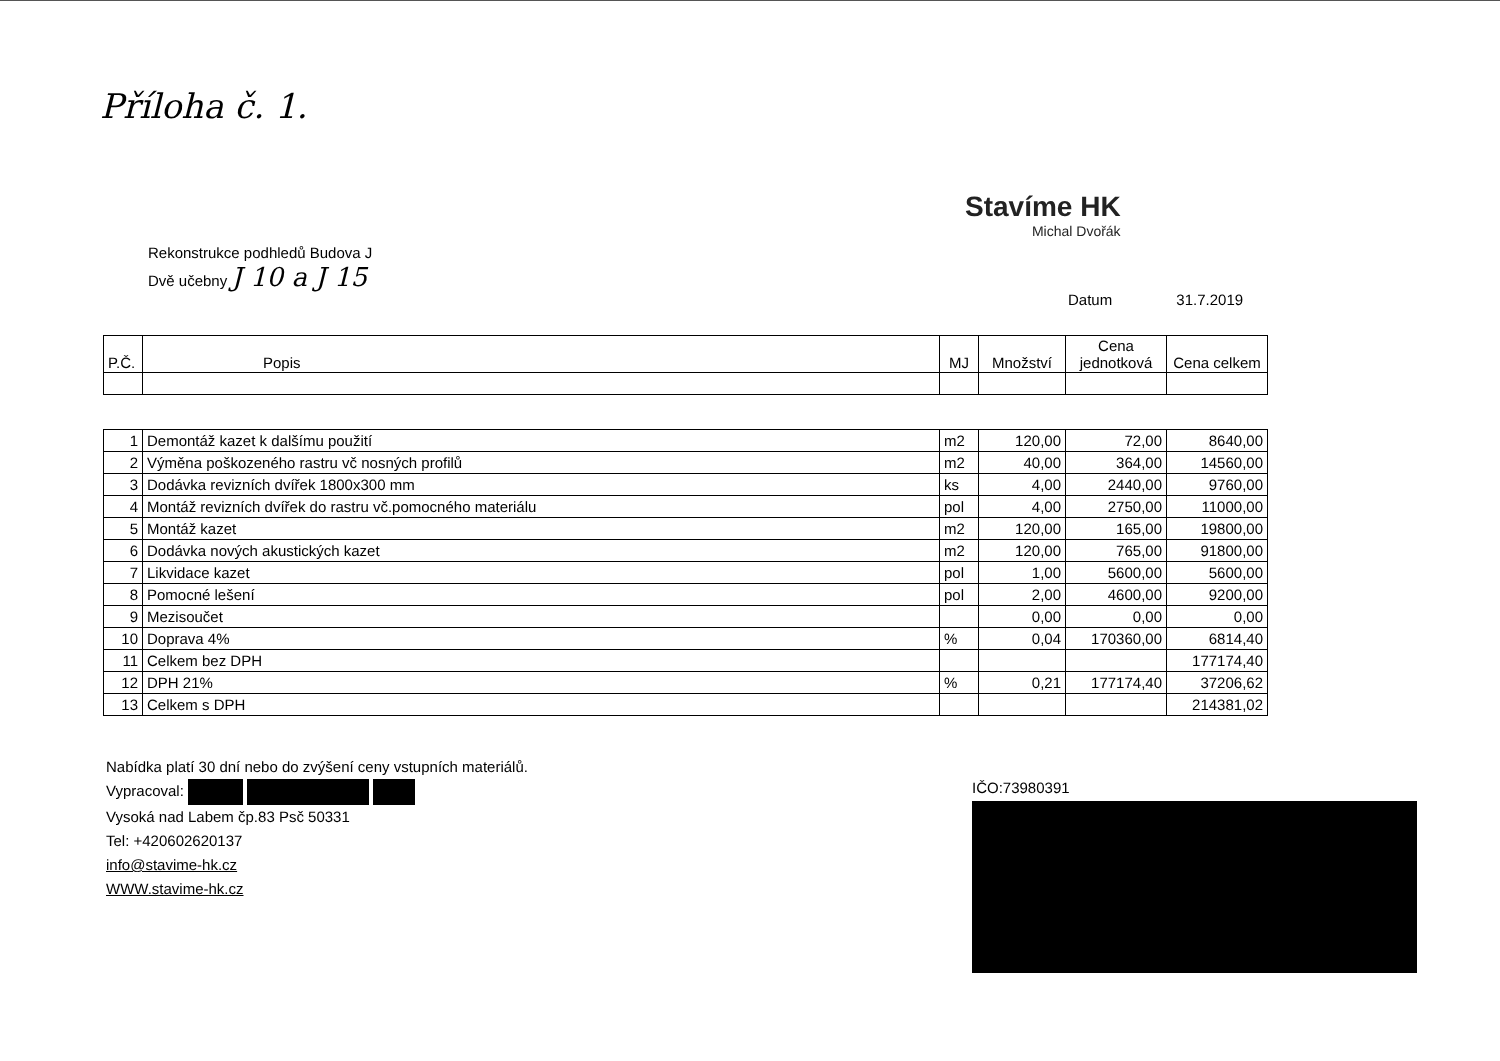Příloha č. 1.
Stavíme HK
Michal Dvořák
Rekonstrukce podhledů Budova J
Dvě učebny J 10 a J 15
Datum 31.7.2019
| P.Č. | Popis | MJ | Množství | Cena jednotková | Cena celkem |
| --- | --- | --- | --- | --- | --- |
| 1 | Demontáž kazet k dalšímu použití | m2 | 120,00 | 72,00 | 8640,00 |
| 2 | Výměna poškozeného rastru vč nosných profilů | m2 | 40,00 | 364,00 | 14560,00 |
| 3 | Dodávka revizních dvířek 1800x300 mm | ks | 4,00 | 2440,00 | 9760,00 |
| 4 | Montáž revizních dvířek do rastru vč.pomocného materiálu | pol | 4,00 | 2750,00 | 11000,00 |
| 5 | Montáž kazet | m2 | 120,00 | 165,00 | 19800,00 |
| 6 | Dodávka nových akustických kazet | m2 | 120,00 | 765,00 | 91800,00 |
| 7 | Likvidace kazet | pol | 1,00 | 5600,00 | 5600,00 |
| 8 | Pomocné lešení | pol | 2,00 | 4600,00 | 9200,00 |
| 9 | Mezisoučet | | 0,00 | 0,00 | 0,00 |
| 10 | Doprava 4% | % | 0,04 | 170360,00 | 6814,40 |
| 11 | Celkem bez DPH | | | | 177174,40 |
| 12 | DPH 21% | % | 0,21 | 177174,40 | 37206,62 |
| 13 | Celkem s DPH | | | | 214381,02 |
Nabídka platí 30 dní nebo do zvýšení ceny vstupních materiálů.
Vypracoval:
Vysoká nad Labem čp.83 Psč 50331
Tel: +420602620137
info@stavime-hk.cz
WWW.stavime-hk.cz
IČO:73980391